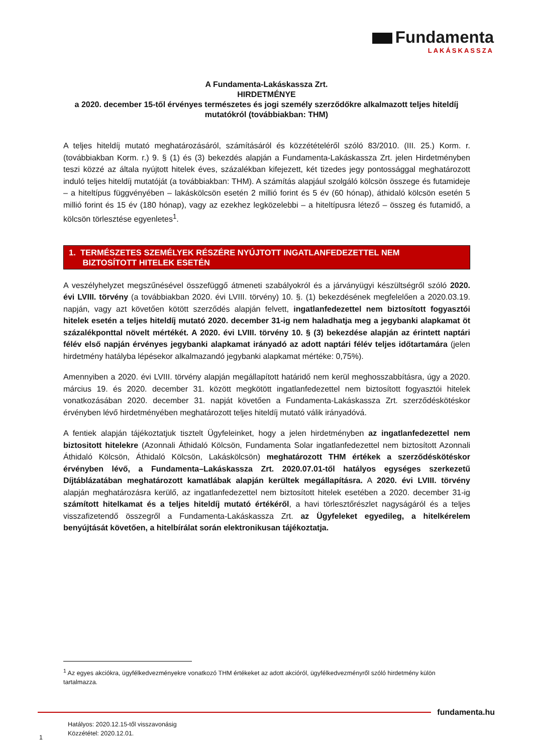Fundamenta
LAKÁSKASSZA
A Fundamenta-Lakáskassza Zrt.
HIRDETMÉNYE
a 2020. december 15-től érvényes természetes és jogi személy szerződőkre alkalmazott teljes hiteldíj mutatókról (továbbiakban: THM)
A teljes hiteldíj mutató meghatározásáról, számításáról és közzétételéről szóló 83/2010. (III. 25.) Korm. r. (továbbiakban Korm. r.) 9. § (1) és (3) bekezdés alapján a Fundamenta-Lakáskassza Zrt. jelen Hirdetményben teszi közzé az általa nyújtott hitelek éves, százalékban kifejezett, két tizedes jegy pontossággal meghatározott induló teljes hiteldíj mutatóját (a továbbiakban: THM). A számítás alapjául szolgáló kölcsön összege és futamideje – a hiteltípus függvényében – lakáskölcsön esetén 2 millió forint és 5 év (60 hónap), áthidaló kölcsön esetén 5 millió forint és 15 év (180 hónap), vagy az ezekhez legközelebbi – a hiteltípusra létező – összeg és futamidő, a kölcsön törlesztése egyenletes<sup>1</sup>.
1. TERMÉSZETES SZEMÉLYEK RÉSZÉRE NYÚJTOTT INGATLANFEDEZETTEL NEM
BIZTOSÍTOTT HITELEK ESETÉN
A veszélyhelyzet megszűnésével összefüggő átmeneti szabályokról és a járványügyi készültségről szóló 2020. évi LVIII. törvény (a továbbiakban 2020. évi LVIII. törvény) 10. §. (1) bekezdésének megfelelően a 2020.03.19. napján, vagy azt követően kötött szerződés alapján felvett, ingatlanfedezettel nem biztosított fogyasztói hitelek esetén a teljes hiteldíj mutató 2020. december 31-ig nem haladhatja meg a jegybanki alapkamat öt százalékponttal növelt mértékét. A 2020. évi LVIII. törvény 10. § (3) bekezdése alapján az érintett naptári félév első napján érvényes jegybanki alapkamat irányadó az adott naptári félév teljes időtartamára (jelen hirdetmény hatályba lépésekor alkalmazandó jegybanki alapkamat mértéke: 0,75%).
Amennyiben a 2020. évi LVIII. törvény alapján megállapított határidő nem kerül meghosszabbításra, úgy a 2020. március 19. és 2020. december 31. között megkötött ingatlanfedezettel nem biztosított fogyasztói hitelek vonatkozásában 2020. december 31. napját követően a Fundamenta-Lakáskassza Zrt. szerződéskötéskor érvényben lévő hirdetményében meghatározott teljes hiteldíj mutató válik irányadóvá.
A fentiek alapján tájékoztatjuk tisztelt Ügyfeleinket, hogy a jelen hirdetményben az ingatlanfedezettel nem biztositott hitelekre (Azonnali Áthidaló Kölcsön, Fundamenta Solar ingatlanfedezettel nem biztosított Azonnali Áthidaló Kölcsön, Áthidaló Kölcsön, Lakáskölcsön) meghatározott THM értékek a szerződéskötéskor érvényben lévő, a Fundamenta–Lakáskassza Zrt. 2020.07.01-től hatályos egységes szerkezetű Díjtáblázatában meghatározott kamatlábak alapján kerültek megállapításra. A 2020. évi LVIII. törvény alapján meghatározásra kerülő, az ingatlanfedezettel nem biztosított hitelek esetében a 2020. december 31-ig számított hitelkamat és a teljes hiteldíj mutató értékéről, a havi törlesztőrészlet nagyságáról és a teljes visszafizetendő összegről a Fundamenta-Lakáskassza Zrt. az Ügyfeleket egyedileg, a hitelkérelem benyújtását követően, a hitelbírálat során elektronikusan tájékoztatja.
<sup>1</sup> Az egyes akciókra, ügyfélkedvezményekre vonatkozó THM értékeket az adott akcióról, ügyfélkedvezményről szóló hirdetmény külön tartalmazza.
fundamenta.hu
Hatályos: 2020.12.15-től visszavonásig
Közzététel: 2020.12.01.
1